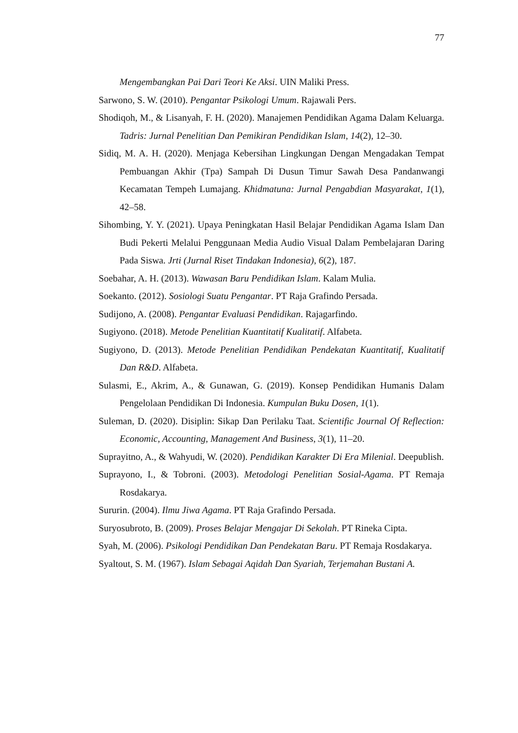77
Mengembangkan Pai Dari Teori Ke Aksi. UIN Maliki Press.
Sarwono, S. W. (2010). Pengantar Psikologi Umum. Rajawali Pers.
Shodiqoh, M., & Lisanyah, F. H. (2020). Manajemen Pendidikan Agama Dalam Keluarga. Tadris: Jurnal Penelitian Dan Pemikiran Pendidikan Islam, 14(2), 12–30.
Sidiq, M. A. H. (2020). Menjaga Kebersihan Lingkungan Dengan Mengadakan Tempat Pembuangan Akhir (Tpa) Sampah Di Dusun Timur Sawah Desa Pandanwangi Kecamatan Tempeh Lumajang. Khidmatuna: Jurnal Pengabdian Masyarakat, 1(1), 42–58.
Sihombing, Y. Y. (2021). Upaya Peningkatan Hasil Belajar Pendidikan Agama Islam Dan Budi Pekerti Melalui Penggunaan Media Audio Visual Dalam Pembelajaran Daring Pada Siswa. Jrti (Jurnal Riset Tindakan Indonesia), 6(2), 187.
Soebahar, A. H. (2013). Wawasan Baru Pendidikan Islam. Kalam Mulia.
Soekanto. (2012). Sosiologi Suatu Pengantar. PT Raja Grafindo Persada.
Sudijono, A. (2008). Pengantar Evaluasi Pendidikan. Rajagarfindo.
Sugiyono. (2018). Metode Penelitian Kuantitatif Kualitatif. Alfabeta.
Sugiyono, D. (2013). Metode Penelitian Pendidikan Pendekatan Kuantitatif, Kualitatif Dan R&D. Alfabeta.
Sulasmi, E., Akrim, A., & Gunawan, G. (2019). Konsep Pendidikan Humanis Dalam Pengelolaan Pendidikan Di Indonesia. Kumpulan Buku Dosen, 1(1).
Suleman, D. (2020). Disiplin: Sikap Dan Perilaku Taat. Scientific Journal Of Reflection: Economic, Accounting, Management And Business, 3(1), 11–20.
Suprayitno, A., & Wahyudi, W. (2020). Pendidikan Karakter Di Era Milenial. Deepublish.
Suprayono, I., & Tobroni. (2003). Metodologi Penelitian Sosial-Agama. PT Remaja Rosdakarya.
Sururin. (2004). Ilmu Jiwa Agama. PT Raja Grafindo Persada.
Suryosubroto, B. (2009). Proses Belajar Mengajar Di Sekolah. PT Rineka Cipta.
Syah, M. (2006). Psikologi Pendidikan Dan Pendekatan Baru. PT Remaja Rosdakarya.
Syaltout, S. M. (1967). Islam Sebagai Aqidah Dan Syariah, Terjemahan Bustani A.